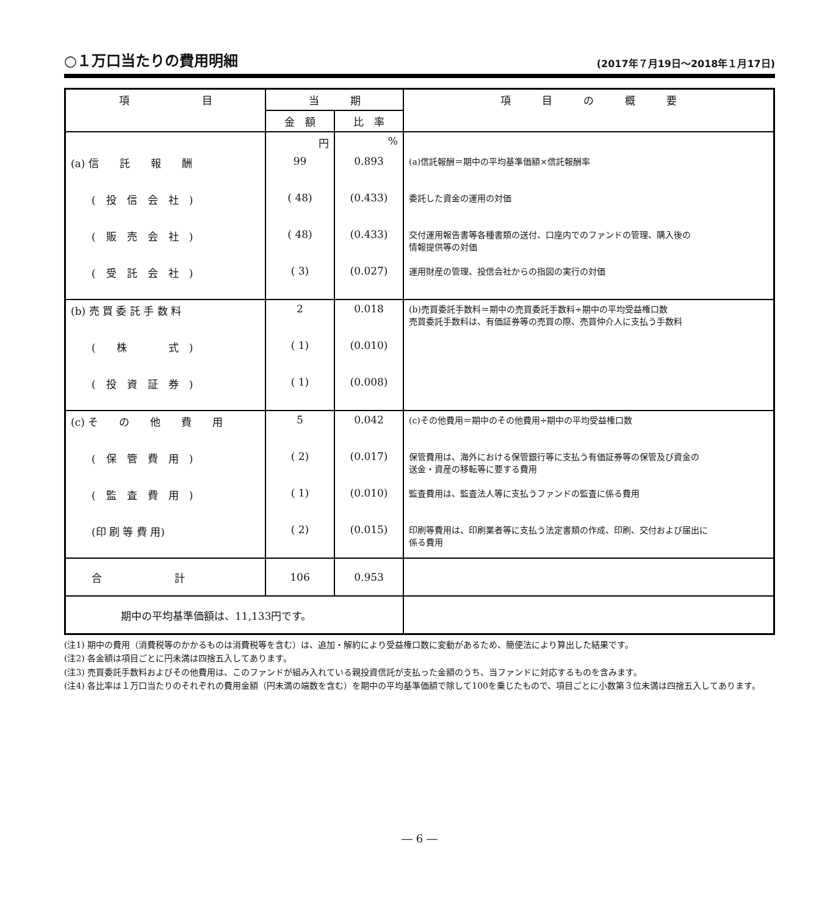○１万口当たりの費用明細
(2017年７月19日～2018年１月17日)
| 項 目 | 当 期 | | 項 目 の 概 要 |
| --- | --- | --- | --- |
| | 金 額 | 比 率 | |
| | 円 | % | |
| (a) 信 託 報 酬 | 99 | 0.893 | (a)信託報酬＝期中の平均基準価額×信託報酬率 |
| ( 投 信 会 社 ) | ( 48) | (0.433) | 委託した資金の運用の対価 |
| ( 販 売 会 社 ) | ( 48) | (0.433) | 交付運用報告書等各種書類の送付、口座内でのファンドの管理、購入後の 情報提供等の対価 |
| ( 受 託 会 社 ) | ( 3) | (0.027) | 運用財産の管理、投信会社からの指図の実行の対価 |
| (b) 売 買 委 託 手 数 料 | 2 | 0.018 | (b)売買委託手数料＝期中の売買委託手数料÷期中の平均受益権口数 売買委託手数料は、有価証券等の売買の際、売買仲介人に支払う手数料 |
| ( 株 式 ) | ( 1) | (0.010) | |
| ( 投 資 証 券 ) | ( 1) | (0.008) | |
| (c) そ の 他 費 用 | 5 | 0.042 | (c)その他費用＝期中のその他費用÷期中の平均受益権口数 |
| ( 保 管 費 用 ) | ( 2) | (0.017) | 保管費用は、海外における保管銀行等に支払う有価証券等の保管及び資金の 送金・資産の移転等に要する費用 |
| ( 監 査 費 用 ) | ( 1) | (0.010) | 監査費用は、監査法人等に支払うファンドの監査に係る費用 |
| (印 刷 等 費 用) | ( 2) | (0.015) | 印刷等費用は、印刷業者等に支払う法定書類の作成、印刷、交付および届出に 係る費用 |
| 合 計 | 106 | 0.953 | |
| 期中の平均基準価額は、11,133円です。 | | | |
(注1) 期中の費用（消費税等のかかるものは消費税等を含む）は、追加・解約により受益権口数に変動があるため、簡便法により算出した結果です。
(注2) 各金額は項目ごとに円未満は四捨五入してあります。
(注3) 売買委託手数料およびその他費用は、このファンドが組み入れている親投資信託が支払った金額のうち、当ファンドに対応するものを含みます。
(注4) 各比率は１万口当たりのそれぞれの費用金額（円未満の端数を含む）を期中の平均基準価額で除して100を乗じたもので、項目ごとに小数第３位未満は四捨五入してあります。
― 6 ―